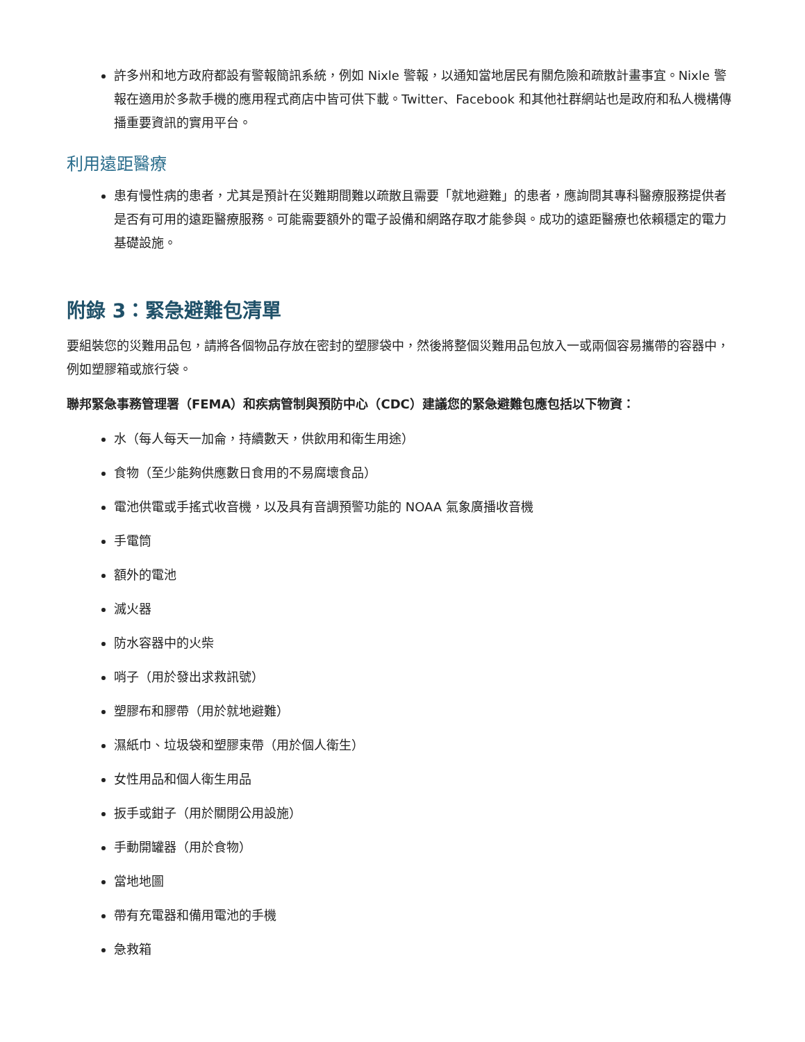許多州和地方政府都設有警報簡訊系統，例如 Nixle 警報，以通知當地居民有關危險和疏散計畫事宜。Nixle 警報在適用於多款手機的應用程式商店中皆可供下載。Twitter、Facebook 和其他社群網站也是政府和私人機構傳播重要資訊的實用平台。
利用遠距醫療
患有慢性病的患者，尤其是預計在災難期間難以疏散且需要「就地避難」的患者，應詢問其專科醫療服務提供者是否有可用的遠距醫療服務。可能需要額外的電子設備和網路存取才能參與。成功的遠距醫療也依賴穩定的電力基礎設施。
附錄 3：緊急避難包清單
要組裝您的災難用品包，請將各個物品存放在密封的塑膠袋中，然後將整個災難用品包放入一或兩個容易攜帶的容器中，例如塑膠箱或旅行袋。
聯邦緊急事務管理署（FEMA）和疾病管制與預防中心（CDC）建議您的緊急避難包應包括以下物資：
水（每人每天一加侖，持續數天，供飲用和衛生用途）
食物（至少能夠供應數日食用的不易腐壞食品）
電池供電或手搖式收音機，以及具有音調預警功能的 NOAA 氣象廣播收音機
手電筒
額外的電池
滅火器
防水容器中的火柴
哨子（用於發出求救訊號）
塑膠布和膠帶（用於就地避難）
濕紙巾、垃圾袋和塑膠束帶（用於個人衛生）
女性用品和個人衛生用品
扳手或鉗子（用於關閉公用設施）
手動開罐器（用於食物）
當地地圖
帶有充電器和備用電池的手機
急救箱